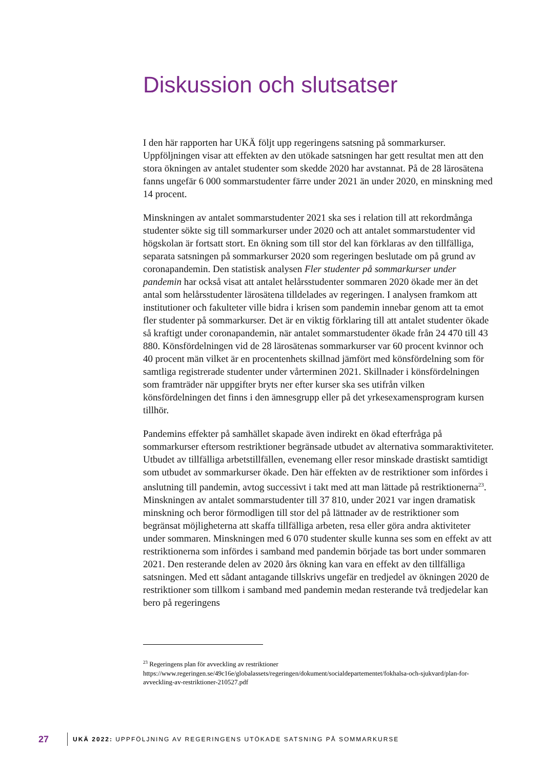Diskussion och slutsatser
I den här rapporten har UKÄ följt upp regeringens satsning på sommarkurser. Uppföljningen visar att effekten av den utökade satsningen har gett resultat men att den stora ökningen av antalet studenter som skedde 2020 har avstannat. På de 28 lärosätena fanns ungefär 6 000 sommarstudenter färre under 2021 än under 2020, en minskning med 14 procent.
Minskningen av antalet sommarstudenter 2021 ska ses i relation till att rekordmånga studenter sökte sig till sommarkurser under 2020 och att antalet sommarstudenter vid högskolan är fortsatt stort. En ökning som till stor del kan förklaras av den tillfälliga, separata satsningen på sommarkurser 2020 som regeringen beslutade om på grund av coronapandemin. Den statistisk analysen Fler studenter på sommarkurser under pandemin har också visat att antalet helårsstudenter sommaren 2020 ökade mer än det antal som helårsstudenter lärosätena tilldelades av regeringen. I analysen framkom att institutioner och fakulteter ville bidra i krisen som pandemin innebar genom att ta emot fler studenter på sommarkurser. Det är en viktig förklaring till att antalet studenter ökade så kraftigt under coronapandemin, när antalet sommarstudenter ökade från 24 470 till 43 880. Könsfördelningen vid de 28 lärosätenas sommarkurser var 60 procent kvinnor och 40 procent män vilket är en procentenhets skillnad jämfört med könsfördelning som för samtliga registrerade studenter under vårterminen 2021. Skillnader i könsfördelningen som framträder när uppgifter bryts ner efter kurser ska ses utifrån vilken könsfördelningen det finns i den ämnesgrupp eller på det yrkesexamensprogram kursen tillhör.
Pandemins effekter på samhället skapade även indirekt en ökad efterfråga på sommarkurser eftersom restriktioner begränsade utbudet av alternativa sommaraktiviteter. Utbudet av tillfälliga arbetstillfällen, evenemang eller resor minskade drastiskt samtidigt som utbudet av sommarkurser ökade. Den här effekten av de restriktioner som infördes i anslutning till pandemin, avtog successivt i takt med att man lättade på restriktionerna<sup>23</sup>. Minskningen av antalet sommarstudenter till 37 810, under 2021 var ingen dramatisk minskning och beror förmodligen till stor del på lättnader av de restriktioner som begränsat möjligheterna att skaffa tillfälliga arbeten, resa eller göra andra aktiviteter under sommaren. Minskningen med 6 070 studenter skulle kunna ses som en effekt av att restriktionerna som infördes i samband med pandemin började tas bort under sommaren 2021. Den resterande delen av 2020 års ökning kan vara en effekt av den tillfälliga satsningen. Med ett sådant antagande tillskrivs ungefär en tredjedel av ökningen 2020 de restriktioner som tillkom i samband med pandemin medan resterande två tredjedelar kan bero på regeringens
<sup>23</sup> Regeringens plan för avveckling av restriktioner
https://www.regeringen.se/49c16e/globalassets/regeringen/dokument/socialdepartementet/fokhalsa-och-sjukvard/plan-for-avveckling-av-restriktioner-210527.pdf
27 UKÄ 2022: UPPFÖLJNING AV REGERINGENS UTÖKADE SATSNING PÅ SOMMARKURSE